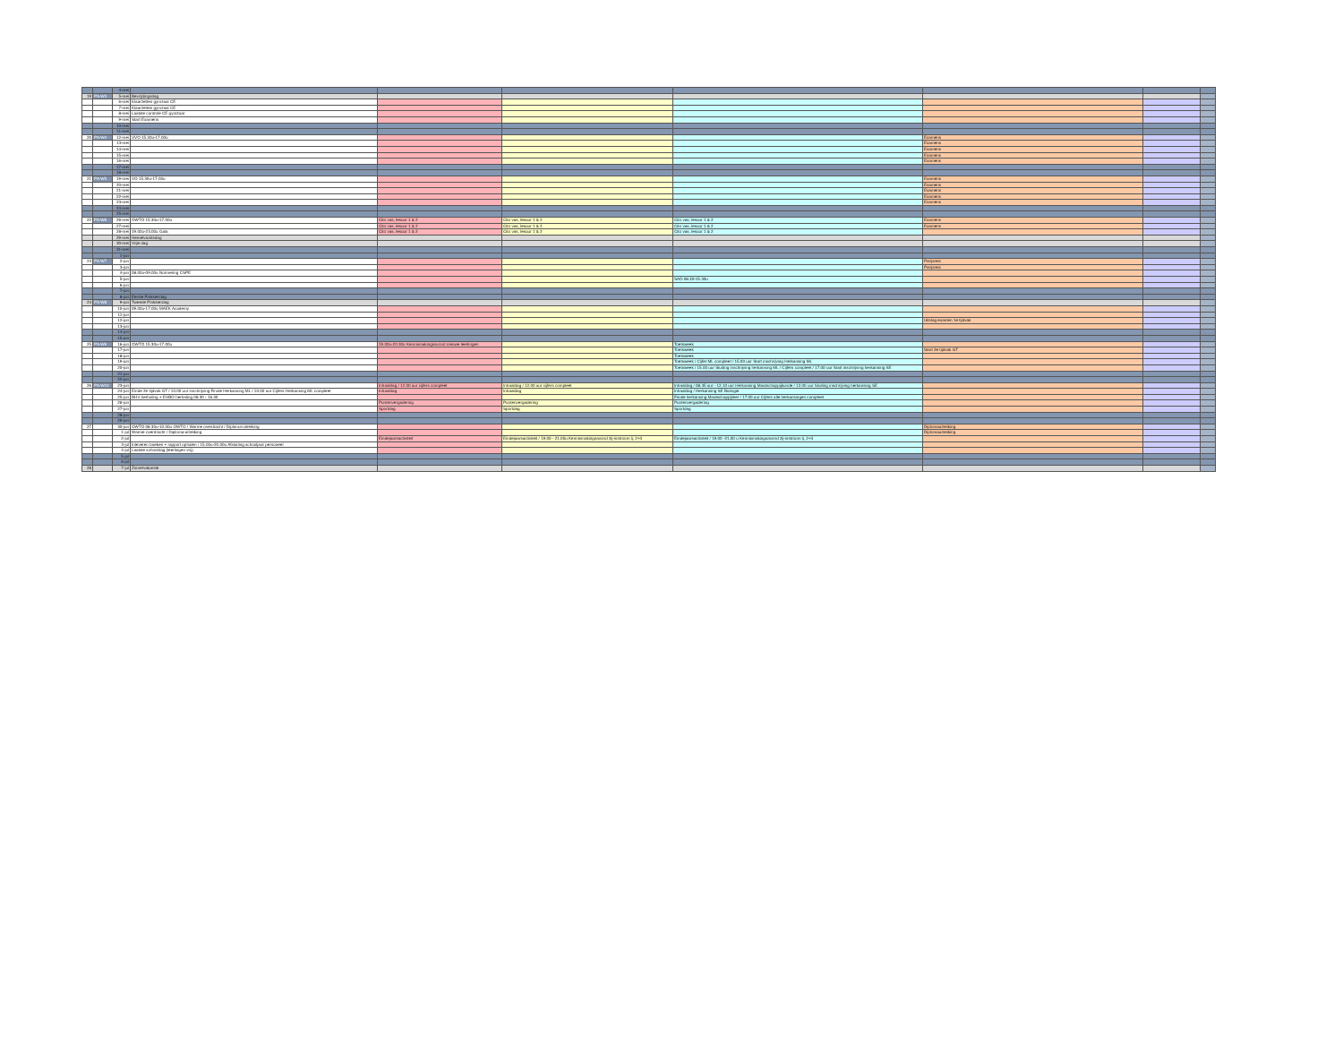| | | 4-mei | | | | | | | |
| 19 | P3-W3 | 5-mei | Bevrijdingsdag | | | | | | |
| | | 6-mei | Klaarzetten gymzaal CE | | | | | | |
| | | 7-mei | Klaarzetten gymzaal CE | | | | | | |
| | | 8-mei | Laatste controle CE gymzaal | | | | | | |
| | | 9-mei | Start Examens | | | | | | |
| | | 10-mei | | | | | | | |
| | | 11-mei | | | | | | | |
| 20 | P3-W4 | 12-mei | VVO 15.30u-17.00u | | | | Examens | | |
| | | 13-mei | | | | | Examens | | |
| | | 14-mei | | | | | Examens | | |
| | | 15-mei | | | | | Examens | | |
| | | 16-mei | | | | | Examens | | |
| | | 17-mei | | | | | | | |
| | | 18-mei | | | | | | | |
| 21 | P3-W5 | 19-mei | VO 15.30u-17.00u | | | | Examens | | |
| | | 20-mei | | | | | Examens | | |
| | | 21-mei | | | | | Examens | | |
| | | 22-mei | | | | | Examens | | |
| | | 23-mei | | | | | Examens | | |
| | | 24-mei | | | | | | | |
| | | 25-mei | | | | | | | |
| 22 | P3-W6 | 26-mei | OWTO 15.30u-17.00u | Cito vas, lesuur 1 & 2 | Cito vas, lesuur 1 & 2 | Cito vas, lesuur 1 & 2 | Examens | | |
| | | 27-mei | | Cito vas, lesuur 1 & 2 | Cito vas, lesuur 1 & 2 | Cito vas, lesuur 1 & 2 | Examens | | |
| | | 28-mei | 19.00u-23.00u Gala | Cito vas, lesuur 1 & 2 | Cito vas, lesuur 1 & 2 | Cito vas, lesuur 1 & 2 | | | |
| | | 29-mei | Hemelvaartsdag | | | | | | |
| | | 30-mei | Vrije dag | | | | | | |
| | | 31-mei | | | | | | | |
| | | 1-jun | | | | | | | |
| 23 | P3-W7 | 2-jun | | | | | Parijsreis | | |
| | | 3-jun | | | | | Parijsreis | | |
| | | 4-jun | 08.00u-09.00u Normering CSPE | | | | | | |
| | | 5-jun | | | | SAD 08.30-15.30u | | | |
| | | 6-jun | | | | | | | |
| | | 7-jun | | | | | | | |
| | | 8-jun | Eerste Pinksterdag | | | | | | |
| 24 | P3-W8 | 9-jun | Tweede Pinksterdag | | | | | | |
| | | 10-jun | 09.00u-17.00u MAEK Academy | | | | | | |
| | | 11-jun | | | | | | | |
| | | 12-jun | | | | | Uitslag examen 1e tijdvak | | |
| | | 13-jun | | | | | | | |
| | | 14-jun | | | | | | | |
| | | 15-jun | | | | | | | |
| 25 | P3-W9 | 16-jun | OWTO 15.30u-17.00u | 19.00u-20.30u Kennismakingsavond nieuwe leerlingen | | Toetsweek | | | |
| | | 17-jun | | | | Toetsweek | Start 2e tijdvak GT | | |
| | | 18-jun | | | | Toetsweek | | | |
| | | 19-jun | | | | Toetsweek / Cijfer ML compleet / 15.00 uur Start inschrijving Herkansing ML | | | |
| | | 20-jun | | | | Toetsweek / 15.00 uur Sluiting inschrijving herkansing ML / Cijfers compleet / 17.00 uur Start inschrijving herkansing SE | | | |
| | | 21-jun | | | | | | | |
| | | 22-jun | | | | | | | |
| 26 | P3-W10 | 23-jun | | Inhaaldag / 12.00 uur cijfers compleet | Inhaaldag / 12.00 uur cijfers compleet | Inhaaldag / 08.35 uur - 12.10 uur Herkansing Maatschappijkunde / 12.00 uur Sluiting inschrijving herkansing SE | | | |
| | | 24-jun | Einde 2e tijdvak GT / 10.00 uur inschrijving Finale Herkansing ML / 10.00 uur Cijfers Herkansing ML compleet | Inhaaldag | Inhaaldag | Inhaaldag / Herkansing SE Biologie | | | |
| | | 25-jun | BHV herhaling + EHBO herhaling 08.30 - 16.30 | | | Finale herkansing Maatschappijleer / 17.00 uur Cijfers alle herkansingen compleet | | | |
| | | 26-jun | | Puntenvergadering | Puntenvergadering | Puntenvergadering | | | |
| | | 27-jun | | Sportdag | Sportdag | Sportdag | | | |
| | | 28-jun | | | | | | | |
| | | 29-jun | | | | | | | |
| 27 | | 30-jun | OWTO 08.30u-10.00u OWTO / Warme overdracht / Diploma-uitreiking | | | | Diplomauitreiking | | |
| | | 1-jul | Warme overdracht / Diploma-uitreiking | | | | Diplomauitreiking | | |
| | | 2-jul | | Eindejaarsactiviteit | Eindejaarsactiviteit / 19.00 - 21.00u Kennismakingsavond zij-instroom lj. 2+3 | Eindejaarsactiviteit / 19.00 -21.00 u Kennismakingsavond zij-instroom lj. 2+3 | | | |
| | | 3-jul | Inleveren boeken + rapport ophalen / 15.00u-20.00u Afsluiting schooljaar personeel | | | | | | |
| | | 4-jul | Laatste schooldag (leerlingen vrij) | | | | | | |
| | | 5-jul | | | | | | | |
| | | 6-jul | | | | | | | |
| 28 | | 7-jul | Zomervakantie | | | | | | |